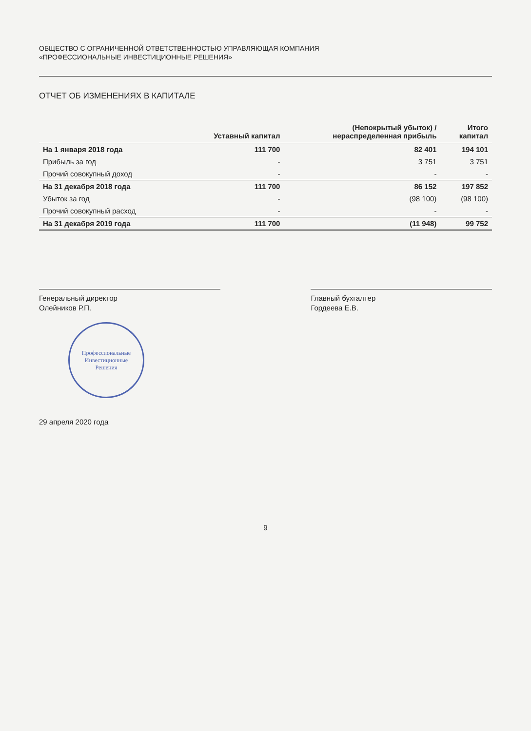ОБЩЕСТВО С ОГРАНИЧЕННОЙ ОТВЕТСТВЕННОСТЬЮ УПРАВЛЯЮЩАЯ КОМПАНИЯ
«ПРОФЕССИОНАЛЬНЫЕ ИНВЕСТИЦИОННЫЕ РЕШЕНИЯ»
ОТЧЕТ ОБ ИЗМЕНЕНИЯХ В КАПИТАЛЕ
| | Уставный капитал | (Непокрытый убыток) / нераспределенная прибыль | Итого капитал |
| --- | --- | --- | --- |
| На 1 января 2018 года | 111 700 | 82 401 | 194 101 |
| Прибыль за год | - | 3 751 | 3 751 |
| Прочий совокупный доход | - | - | - |
| На 31 декабря 2018 года | 111 700 | 86 152 | 197 852 |
| Убыток за год | - | (98 100) | (98 100) |
| Прочий совокупный расход | - | - | - |
| На 31 декабря 2019 года | 111 700 | (11 948) | 99 752 |
Генеральный директор
Олейников Р.П.
Главный бухгалтер
Гордеева Е.В.
Профессиональные
Инвестиционные
Решения
29 апреля 2020 года
9